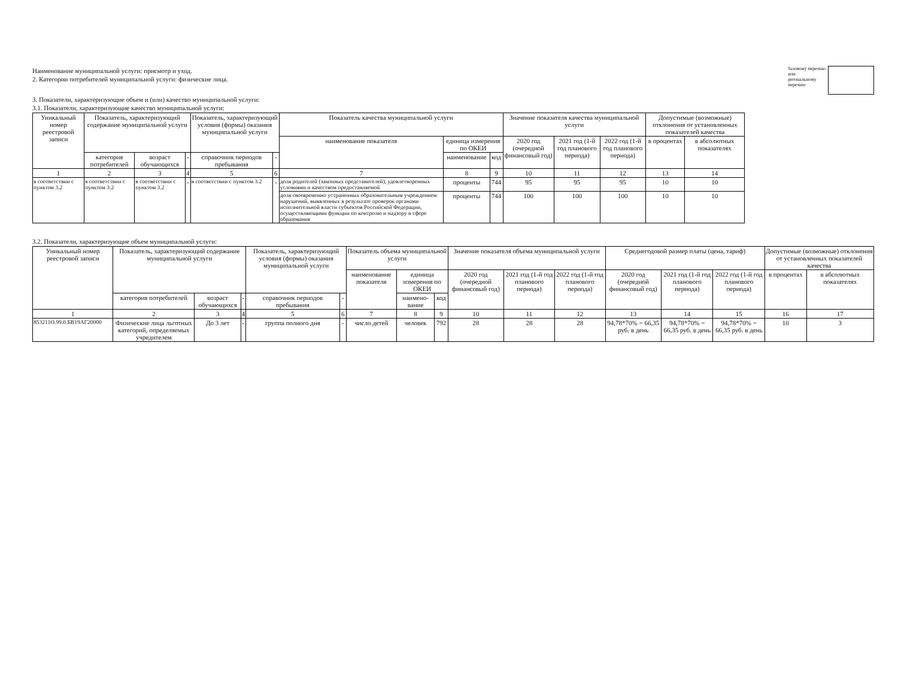Наименование муниципальной услуги: присмотр и уход.
2. Категории потребителей муниципальной услуги: физические лица.
базовому перечню
или
регональному
перечню
3. Показатели, характеризующие объем и (или) качество муниципальной услуги:
3.1. Показатели, характеризующие качество муниципальной услуги:
| Уникальный номер реестровой записи | Показатель, характеризующий содержание муниципальной услуги | | | Показатель, характеризующий условия (формы) оказания муниципальной услуги | | Показатель качества муниципальной услуги | | | Значение показателя качества муниципальной услуги | | | Допустимые (возможные) отклонения от установленных показателей качества | |
| --- | --- | --- | --- | --- | --- | --- | --- | --- | --- | --- | --- | --- | --- |
| | | | | | | наименование показателя | единица измерения по ОКЕИ | | 2020 год (очередной финансовый год) | 2021 год (1-й год планового периода) | 2022 год (1-й год планового периода) | в процентах | в абсолютных показателях |
| | категория потребителей | возраст обучающихся | - | справочник периодов пребывания | - | | наименование | код | | | | | |
| 1 | 2 | 3 | 4 | 5 | 6 | 7 | 8 | 9 | 10 | 11 | 12 | 13 | 14 |
| в соответствии с пунктом 3.2 | в соответствии с пунктом 3.2 | в соответствии с пунктом 3.2 | - | в соответствии с пунктом 3.2 | - | доля родителей (законных представителей), удовлетворенных условиями и качеством предоставляемой | проценты | 744 | 95 | 95 | 95 | 10 | 10 |
| | | | | | | доля своевременно устраненных образовательным учреждением нарушений, выявленных в результате проверок органами исполнительной власти субъектов Российской Федерации, осуществляющими функции по контролю и надзору в сфере образования | проценты | 744 | 100 | 100 | 100 | 10 | 10 |
3.2. Показатели, характеризующие объем муниципальной услуги:
| Уникальный номер реестровой записи | Показатель, характеризующий содержание муниципальной услуги | | | Показатель, характеризующий условия (формы) оказания муниципальной услуги | | Показатель объема муниципальной услуги | | | Значение показателя объема муниципальной услуги | | | Среднегодовой размер платы (цена, тариф) | | | Допустимые (возможные) отклонения от установленных показателей качества | |
| --- | --- | --- | --- | --- | --- | --- | --- | --- | --- | --- | --- | --- | --- | --- | --- | --- |
| | | | | | | наименование показателя | единица измерения по ОКЕИ | | 2020 год (очередной финансовый год) | 2021 год (1-й год планового периода) | 2022 год (1-й год планового периода) | 2020 год (очередной финансовый год) | 2021 год (1-й год планового периода) | 2022 год (1-й год планового периода) | в процентах | в абсолютных показателях |
| | категория потребителей | возраст обучающихся | - | справочник периодов пребывания | - | | наимено-вание | код | | | | | | | | |
| 1 | 2 | 3 | 4 | 5 | 6 | 7 | 8 | 9 | 10 | 11 | 12 | 13 | 14 | 15 | 16 | 17 |
| 853211О.99.0.БВ19АГ20000 | Физические лица льготных категорий, определяемых учредителем | До 3 лет | - | группа полного дня | - | число детей | человек | 792 | 28 | 28 | 28 | 94,78*70% = 66,35 руб. в день | 94,78*70% = 66,35 руб. в день | 94,78*70% = 66,35 руб. в день | 10 | 3 |